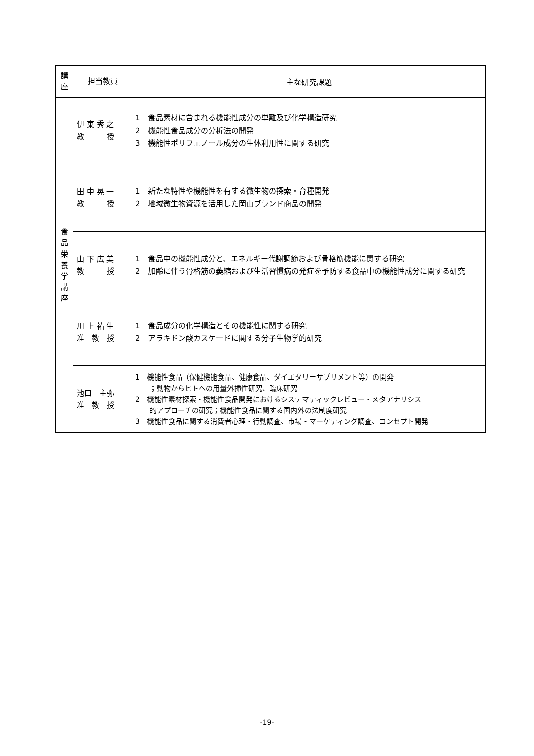| 講 座 | 担当教員 | 主な研究課題 |
| --- | --- | --- |
| 食 品 栄 養 学 講 座 | 伊 東 秀 之 教 授 | 1 食品素材に含まれる機能性成分の単離及び化学構造研究 2 機能性食品成分の分析法の開発 3 機能性ポリフェノール成分の生体利用性に関する研究 |
| | 田 中 晃 一 教 授 | 1 新たな特性や機能性を有する微生物の探索・育種開発 2 地域微生物資源を活用した岡山ブランド商品の開発 |
| | 山 下 広 美 教 授 | 1 食品中の機能性成分と、エネルギー代謝調節および骨格筋機能に関する研究 2 加齢に伴う骨格筋の萎縮および生活習慣病の発症を予防する食品中の機能性成分に関する研究 |
| | 川 上 祐 生 准 教 授 | 1 食品成分の化学構造とその機能性に関する研究 2 アラキドン酸カスケードに関する分子生物学的研究 |
| | 池口 主弥 准 教 授 | 1 機能性食品（保健機能食品、健康食品、ダイエタリーサプリメント等）の開発 ；動物からヒトへの用量外挿性研究、臨床研究 2 機能性素材探索・機能性食品開発におけるシステマティックレビュー・メタアナリシス 的アプローチの研究；機能性食品に関する国内外の法制度研究 3 機能性食品に関する消費者心理・行動調査、市場・マーケティング調査、コンセプト開発 |
-19-